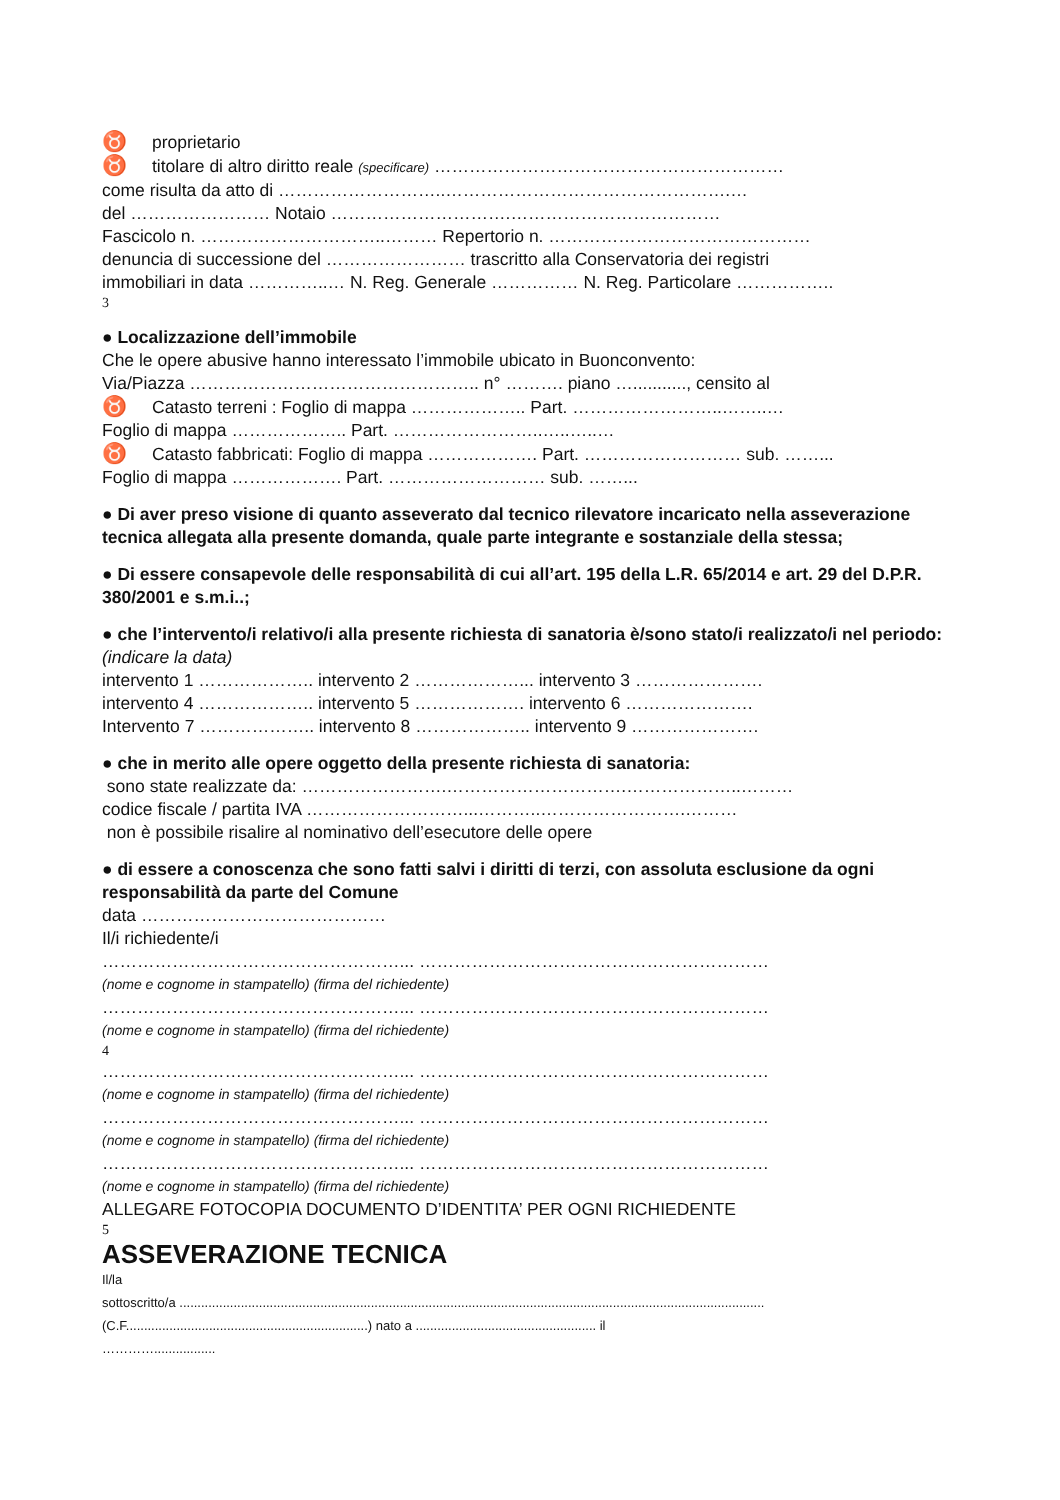♉ proprietario
♉ titolare di altro diritto reale (specificare) ……………………………………………………
come risulta da atto di ………………………..………………………………………….…
del …………………… Notaio ………………………….………………………………
Fascicolo n. …………………………..……… Repertorio n. ………………………………………
denuncia di successione del …………………… trascritto alla Conservatoria dei registri
immobiliari in data …………..… N. Reg. Generale …………… N. Reg. Particolare ……………..
3
● Localizzazione dell’immobile
Che le opere abusive hanno interessato l’immobile ubicato in Buonconvento:
Via/Piazza ………………………………………….. n° ………. piano …..........., censito al
♉ Catasto terreni : Foglio di mappa ……………….. Part. ……………………..……..…
Foglio di mappa ……………….. Part. ……………………..…..…..…
♉ Catasto fabbricati: Foglio di mappa ………………. Part. ……………………… sub. ……...
Foglio di mappa ………………. Part. ……………………… sub. ……...
● Di aver preso visione di quanto asseverato dal tecnico rilevatore incaricato nella asseverazione tecnica allegata alla presente domanda, quale parte integrante e sostanziale della stessa;
● Di essere consapevole delle responsabilità di cui all’art. 195 della L.R. 65/2014 e art. 29 del D.P.R. 380/2001 e s.m.i..;
● che l’intervento/i relativo/i alla presente richiesta di sanatoria è/sono stato/i realizzato/i nel periodo: (indicare la data)
intervento 1 ……………….. intervento 2 ………………... intervento 3 ………………….
intervento 4 ……………….. intervento 5 ………………. intervento 6 ………………….
Intervento 7 ……………….. intervento 8 ……………….. intervento 9 ………………….
● che in merito alle opere oggetto della presente richiesta di sanatoria:
sono state realizzate da: …………………….………………………….………………..………
codice fiscale / partita IVA ………………………...………..…………………….………
non è possibile risalire al nominativo dell’esecutore delle opere
● di essere a conoscenza che sono fatti salvi i diritti di terzi, con assoluta esclusione da ogni responsabilità da parte del Comune
data ……………………………………
Il/i richiedente/i
……………………………………………... ……………………………………………………
(nome e cognome in stampatello) (firma del richiedente)
……………………………………………... ……………………………………………………
(nome e cognome in stampatello) (firma del richiedente)
4
……………………………………………... ……………………………………………………
(nome e cognome in stampatello) (firma del richiedente)
……………………………………………... ……………………………………………………
(nome e cognome in stampatello) (firma del richiedente)
……………………………………………... ……………………………………………………
(nome e cognome in stampatello) (firma del richiedente)
ALLEGARE FOTOCOPIA DOCUMENTO D’IDENTITA’ PER OGNI RICHIEDENTE
5
ASSEVERAZIONE TECNICA
Il/la
sottoscritto/a ..................................................................................................................................................................
(C.F...................................................................) nato a .................................................. il
………….................